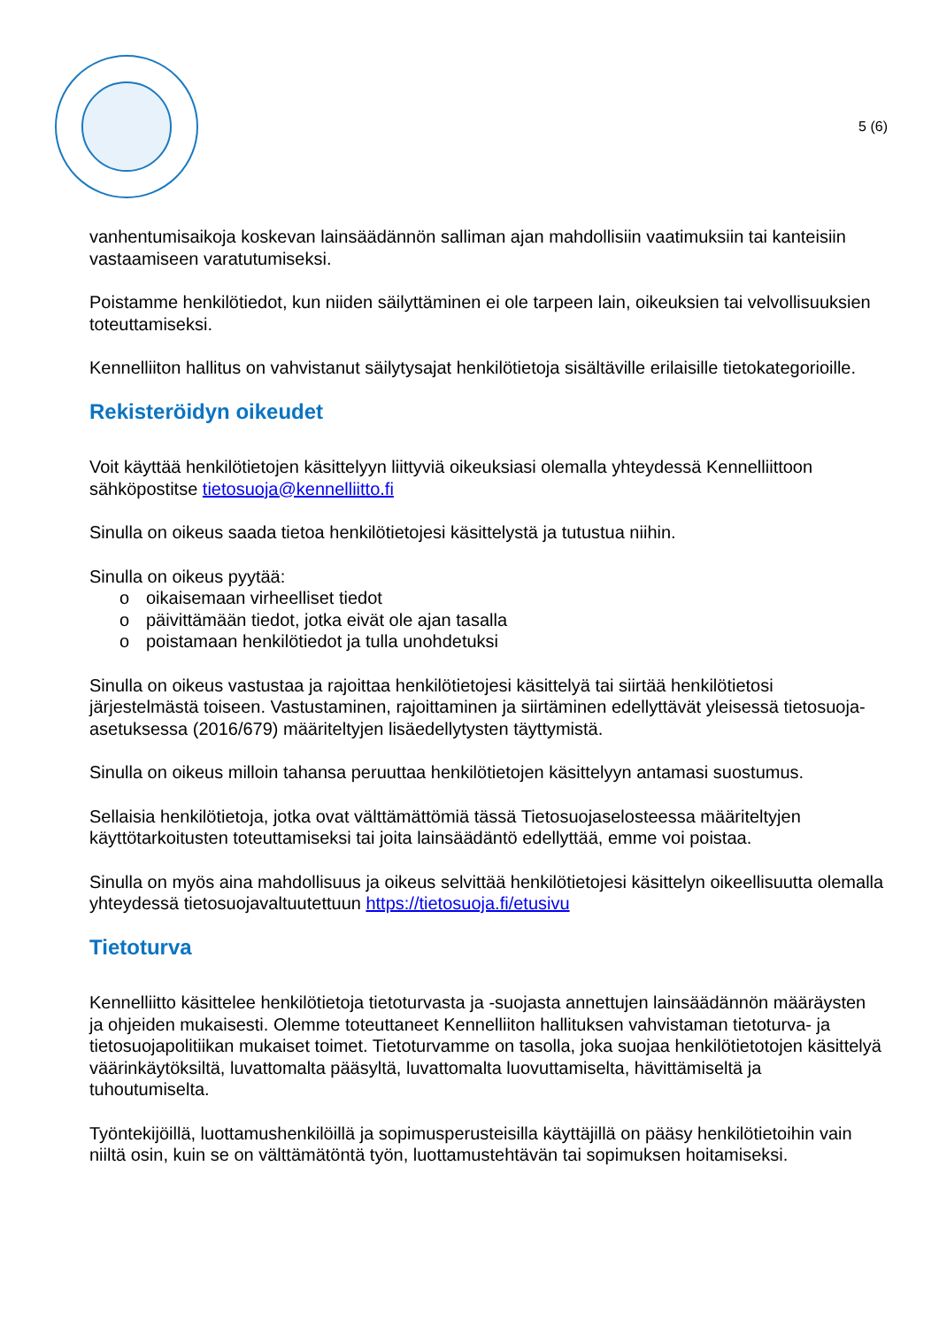5 (6)
vanhentumisaikoja koskevan lainsäädännön salliman ajan mahdollisiin vaatimuksiin tai kanteisiin vastaamiseen varatutumiseksi.
Poistamme henkilötiedot, kun niiden säilyttäminen ei ole tarpeen lain, oikeuksien tai velvollisuuksien toteuttamiseksi.
Kennelliiton hallitus on vahvistanut säilytysajat henkilötietoja sisältäville erilaisille tietokategorioille.
Rekisteröidyn oikeudet
Voit käyttää henkilötietojen käsittelyyn liittyviä oikeuksiasi olemalla yhteydessä Kennelliittoon sähköpostitse tietosuoja@kennelliitto.fi
Sinulla on oikeus saada tietoa henkilötietojesi käsittelystä ja tutustua niihin.
Sinulla on oikeus pyytää:
o oikaisemaan virheelliset tiedot
o päivittämään tiedot, jotka eivät ole ajan tasalla
o poistamaan henkilötiedot ja tulla unohdetuksi
Sinulla on oikeus vastustaa ja rajoittaa henkilötietojesi käsittelyä tai siirtää henkilötietosi järjestelmästä toiseen. Vastustaminen, rajoittaminen ja siirtäminen edellyttävät yleisessä tietosuoja-asetuksessa (2016/679) määriteltyjen lisäedellytysten täyttymistä.
Sinulla on oikeus milloin tahansa peruuttaa henkilötietojen käsittelyyn antamasi suostumus.
Sellaisia henkilötietoja, jotka ovat välttämättömiä tässä Tietosuojaselosteessa määriteltyjen käyttötarkoitusten toteuttamiseksi tai joita lainsäädäntö edellyttää, emme voi poistaa.
Sinulla on myös aina mahdollisuus ja oikeus selvittää henkilötietojesi käsittelyn oikeellisuutta olemalla yhteydessä tietosuojavaltuutettuun https://tietosuoja.fi/etusivu
Tietoturva
Kennelliitto käsittelee henkilötietoja tietoturvasta ja -suojasta annettujen lainsäädännön määräysten ja ohjeiden mukaisesti. Olemme toteuttaneet Kennelliiton hallituksen vahvistaman tietoturva- ja tietosuojapolitiikan mukaiset toimet. Tietoturvamme on tasolla, joka suojaa henkilötietotojen käsittelyä väärinkäytöksiltä, luvattomalta pääsyltä, luvattomalta luovuttamiselta, hävittämiseltä ja tuhoutumiselta.
Työntekijöillä, luottamushenkilöillä ja sopimusperusteisilla käyttäjillä on pääsy henkilötietoihin vain niiltä osin, kuin se on välttämätöntä työn, luottamustehtävän tai sopimuksen hoitamiseksi.